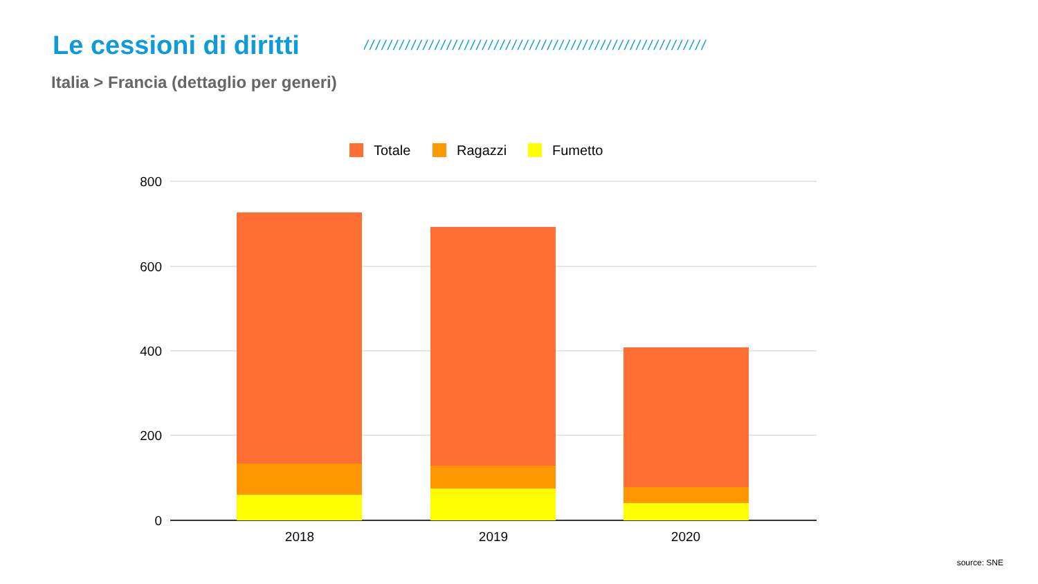Le cessioni di diritti
//////////////////////////////////////////////////////////
Italia > Francia (dettaglio per generi)
Totale
Ragazzi
Fumetto
800
600
400
200
0
2018
2019
2020
source: SNE